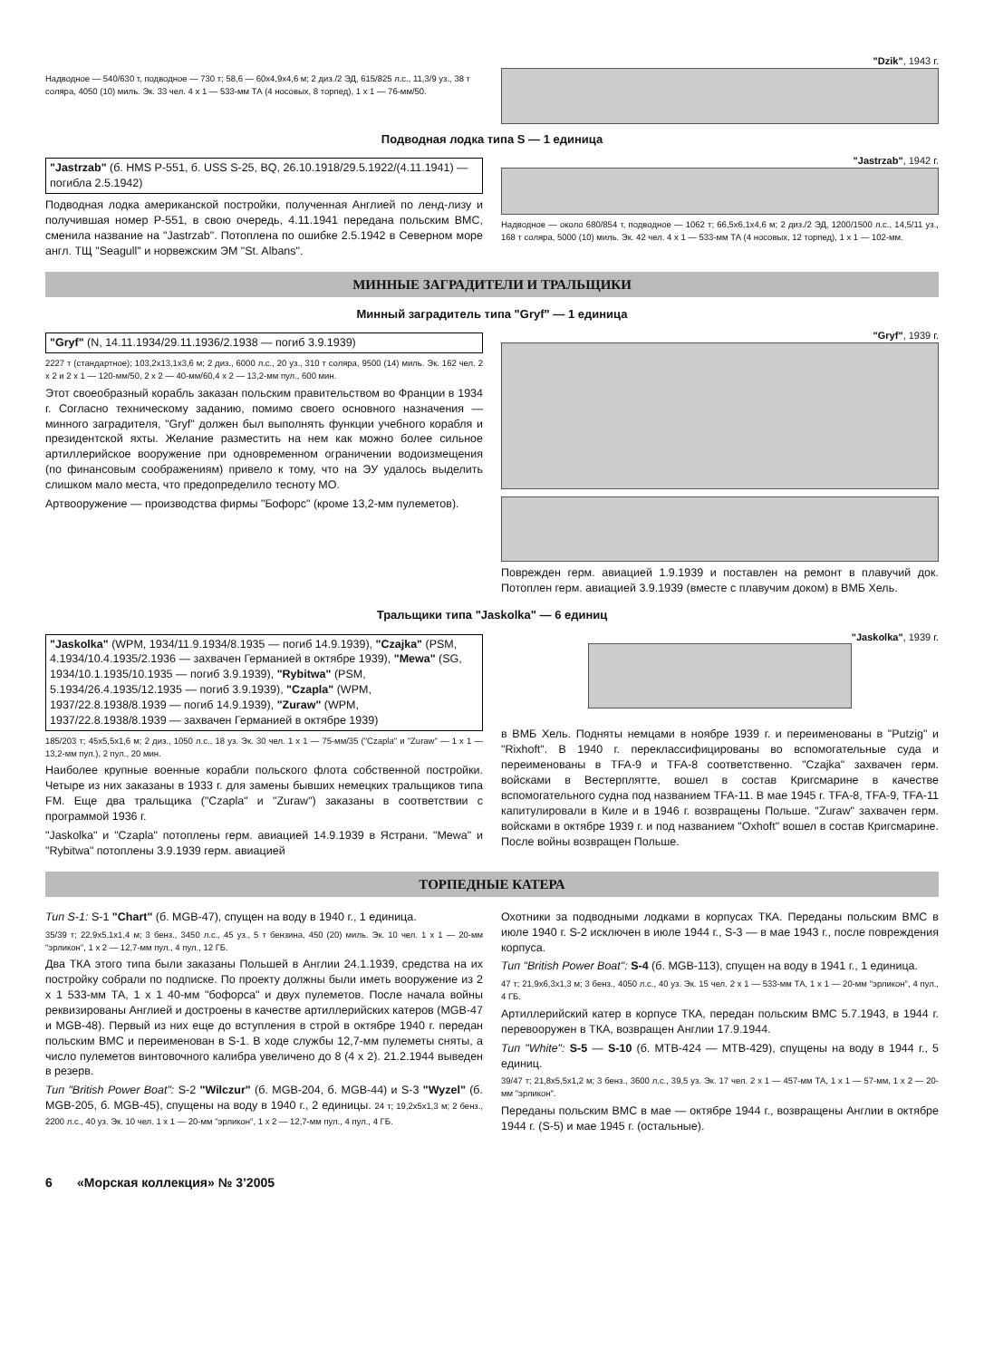Надводное — 540/630 т, подводное — 730 т; 58,6 — 60x4,9x4,6 м; 2 диз./2 ЭД, 615/825 л.с., 11,3/9 уз., 38 т соляра, 4050 (10) миль. Эк. 33 чел. 4 x 1 — 533-мм ТА (4 носовых, 8 торпед), 1 x 1 — 76-мм/50.
"Dzik", 1943 г.
Подводная лодка типа S — 1 единица
"Jastrzab" (б. HMS P-551, б. USS S-25, BQ, 26.10.1918/29.5.1922/(4.11.1941) — погибла 2.5.1942)
Подводная лодка американской постройки, полученная Англией по ленд-лизу и получившая номер P-551, в свою очередь, 4.11.1941 передана польским ВМС, сменила название на "Jastrzab". Потоплена по ошибке 2.5.1942 в Северном море англ. ТЩ "Seagull" и норвежским ЭМ "St. Albans".
"Jastrzab", 1942 г.
Надводное — около 680/854 т, подводное — 1062 т; 66,5x6,1x4,6 м; 2 диз./2 ЭД, 1200/1500 л.с., 14,5/11 уз., 168 т соляра, 5000 (10) миль. Эк. 42 чел. 4 x 1 — 533-мм ТА (4 носовых, 12 торпед), 1 x 1 — 102-мм.
МИННЫЕ ЗАГРАДИТЕЛИ И ТРАЛЬЩИКИ
Минный заградитель типа "Gryf" — 1 единица
"Gryf" (N, 14.11.1934/29.11.1936/2.1938 — погиб 3.9.1939)
2227 т (стандартное); 103,2x13,1x3,6 м; 2 диз., 6000 л.с., 20 уз., 310 т соляра, 9500 (14) миль. Эк. 162 чел. 2 x 2 и 2 x 1 — 120-мм/50, 2 x 2 — 40-мм/60,4 x 2 — 13,2-мм пул., 600 мин.
Этот своеобразный корабль заказан польским правительством во Франции в 1934 г. Согласно техническому заданию, помимо своего основного назначения — минного заградителя, "Gryf" должен был выполнять функции учебного корабля и президентской яхты. Желание разместить на нем как можно более сильное артиллерийское вооружение при одновременном ограничении водоизмещения (по финансовым соображениям) привело к тому, что на ЭУ удалось выделить слишком мало места, что предопределило тесноту МО.
Артвооружение — производства фирмы "Бофорс" (кроме 13,2-мм пулеметов).
"Gryf", 1939 г.
Поврежден герм. авиацией 1.9.1939 и поставлен на ремонт в плавучий док. Потоплен герм. авиацией 3.9.1939 (вместе с плавучим доком) в ВМБ Хель.
Тральщики типа "Jaskolka" — 6 единиц
"Jaskolka" (WPM, 1934/11.9.1934/8.1935 — погиб 14.9.1939), "Czajka" (PSM, 4.1934/10.4.1935/2.1936 — захвачен Германией в октябре 1939), "Mewa" (SG, 1934/10.1.1935/10.1935 — погиб 3.9.1939), "Rybitwa" (PSM, 5.1934/26.4.1935/12.1935 — погиб 3.9.1939), "Czapla" (WPM, 1937/22.8.1938/8.1939 — погиб 14.9.1939), "Zuraw" (WPM, 1937/22.8.1938/8.1939 — захвачен Германией в октябре 1939)
185/203 т; 45x5,5x1,6 м; 2 диз., 1050 л.с., 18 уз. Эк. 30 чел. 1 x 1 — 75-мм/35 ("Czapla" и "Zuraw" — 1 x 1 — 13,2-мм пул.), 2 пул., 20 мин.
Наиболее крупные военные корабли польского флота собственной постройки. Четыре из них заказаны в 1933 г. для замены бывших немецких тральщиков типа FM. Еще два тральщика ("Czapla" и "Zuraw") заказаны в соответствии с программой 1936 г.
"Jaskolka" и "Czapla" потоплены герм. авиацией 14.9.1939 в Ястрани. "Mewa" и "Rybitwa" потоплены 3.9.1939 герм. авиацией
"Jaskolka", 1939 г.
в ВМБ Хель. Подняты немцами в ноябре 1939 г. и переименованы в "Putzig" и "Rixhoft". В 1940 г. переклассифицированы во вспомогательные суда и переименованы в TFA-9 и TFA-8 соответственно. "Czajka" захвачен герм. войсками в Вестерплятте, вошел в состав Кригсмарине в качестве вспомогательного судна под названием TFA-11. В мае 1945 г. TFA-8, TFA-9, TFA-11 капитулировали в Киле и в 1946 г. возвращены Польше. "Zuraw" захвачен герм. войсками в октябре 1939 г. и под названием "Oxhoft" вошел в состав Кригсмарине. После войны возвращен Польше.
ТОРПЕДНЫЕ КАТЕРА
Тип S-1: S-1 "Chart" (б. MGB-47), спущен на воду в 1940 г., 1 единица.
35/39 т; 22,9x5,1x1,4 м; 3 бенз., 3450 л.с., 45 уз., 5 т бензина, 450 (20) миль. Эк. 10 чел. 1 x 1 — 20-мм "эрликон", 1 x 2 — 12,7-мм пул., 4 пул., 12 ГБ.
Два ТКА этого типа были заказаны Польшей в Англии 24.1.1939, средства на их постройку собрали по подписке. По проекту должны были иметь вооружение из 2 x 1 533-мм ТА, 1 x 1 40-мм "бофорса" и двух пулеметов. После начала войны реквизированы Англией и достроены в качестве артиллерийских катеров (MGB-47 и MGB-48). Первый из них еще до вступления в строй в октябре 1940 г. передан польским ВМС и переименован в S-1. В ходе службы 12,7-мм пулеметы сняты, а число пулеметов винтовочного калибра увеличено до 8 (4 x 2). 21.2.1944 выведен в резерв.
Тип "British Power Boat": S-2 "Wilczur" (б. MGB-204, б. MGB-44) и S-3 "Wyzel" (б. MGB-205, б. MGB-45), спущены на воду в 1940 г., 2 единицы. 24 т; 19,2x5x1,3 м; 2 бенз., 2200 л.с., 40 уз. Эк. 10 чел. 1 x 1 — 20-мм "эрликон", 1 x 2 — 12,7-мм пул., 4 пул., 4 ГБ.
Охотники за подводными лодками в корпусах ТКА. Переданы польским ВМС в июле 1940 г. S-2 исключен в июле 1944 г., S-3 — в мае 1943 г., после повреждения корпуса.
Тип "British Power Boat": S-4 (б. MGB-113), спущен на воду в 1941 г., 1 единица.
47 т; 21,9x6,3x1,3 м; 3 бенз., 4050 л.с., 40 уз. Эк. 15 чел. 2 x 1 — 533-мм ТА, 1 x 1 — 20-мм "эрликон", 4 пул., 4 ГБ.
Артиллерийский катер в корпусе ТКА, передан польским ВМС 5.7.1943, в 1944 г. перевооружен в ТКА, возвращен Англии 17.9.1944.
Тип "White": S-5 — S-10 (б. MTB-424 — MTB-429), спущены на воду в 1944 г., 5 единиц.
39/47 т; 21,8x5,5x1,2 м; 3 бенз., 3600 л.с., 39,5 уз. Эк. 17 чел. 2 x 1 — 457-мм ТА, 1 x 1 — 57-мм, 1 x 2 — 20-мм "эрликон".
Переданы польским ВМС в мае — октябре 1944 г., возвращены Англии в октябре 1944 г. (S-5) и мае 1945 г. (остальные).
6 «Морская коллекция» № 3’2005